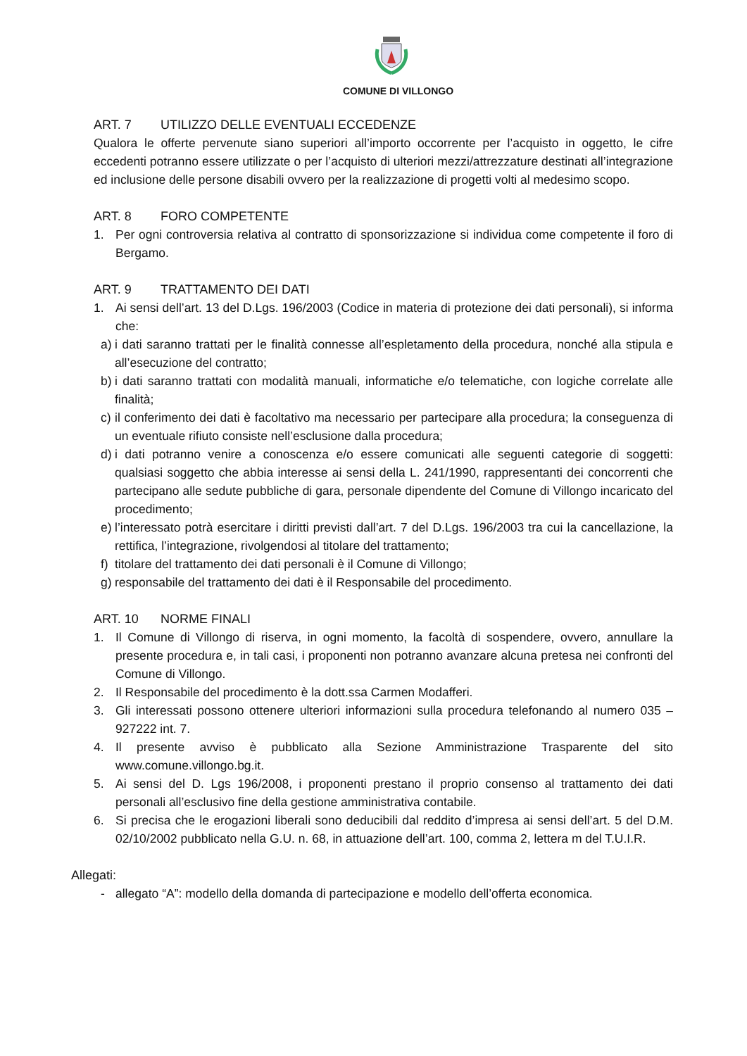COMUNE DI VILLONGO
ART. 7 UTILIZZO DELLE EVENTUALI ECCEDENZE
Qualora le offerte pervenute siano superiori all’importo occorrente per l’acquisto in oggetto, le cifre eccedenti potranno essere utilizzate o per l’acquisto di ulteriori mezzi/attrezzature destinati all’integrazione ed inclusione delle persone disabili ovvero per la realizzazione di progetti volti al medesimo scopo.
ART. 8 FORO COMPETENTE
1. Per ogni controversia relativa al contratto di sponsorizzazione si individua come competente il foro di Bergamo.
ART. 9 TRATTAMENTO DEI DATI
1. Ai sensi dell’art. 13 del D.Lgs. 196/2003 (Codice in materia di protezione dei dati personali), si informa che:
a)
i dati saranno trattati per le finalità connesse all’espletamento della procedura, nonché alla stipula e all’esecuzione del contratto;
b)
i dati saranno trattati con modalità manuali, informatiche e/o telematiche, con logiche correlate alle finalità;
c)
il conferimento dei dati è facoltativo ma necessario per partecipare alla procedura; la conseguenza di un eventuale rifiuto consiste nell’esclusione dalla procedura;
d)
i dati potranno venire a conoscenza e/o essere comunicati alle seguenti categorie di soggetti: qualsiasi soggetto che abbia interesse ai sensi della L. 241/1990, rappresentanti dei concorrenti che partecipano alle sedute pubbliche di gara, personale dipendente del Comune di Villongo incaricato del procedimento;
e)
l’interessato potrà esercitare i diritti previsti dall’art. 7 del D.Lgs. 196/2003 tra cui la cancellazione, la rettifica, l’integrazione, rivolgendosi al titolare del trattamento;
f)
titolare del trattamento dei dati personali è il Comune di Villongo;
g)
responsabile del trattamento dei dati è il Responsabile del procedimento.
ART. 10 NORME FINALI
1. Il Comune di Villongo di riserva, in ogni momento, la facoltà di sospendere, ovvero, annullare la presente procedura e, in tali casi, i proponenti non potranno avanzare alcuna pretesa nei confronti del Comune di Villongo.
2. Il Responsabile del procedimento è la dott.ssa Carmen Modafferi.
3. Gli interessati possono ottenere ulteriori informazioni sulla procedura telefonando al numero 035 – 927222 int. 7.
4. Il presente avviso è pubblicato alla Sezione Amministrazione Trasparente del sito www.comune.villongo.bg.it.
5. Ai sensi del D. Lgs 196/2008, i proponenti prestano il proprio consenso al trattamento dei dati personali all’esclusivo fine della gestione amministrativa contabile.
6. Si precisa che le erogazioni liberali sono deducibili dal reddito d’impresa ai sensi dell’art. 5 del D.M. 02/10/2002 pubblicato nella G.U. n. 68, in attuazione dell’art. 100, comma 2, lettera m del T.U.I.R.
Allegati:
- allegato “A”: modello della domanda di partecipazione e modello dell’offerta economica.